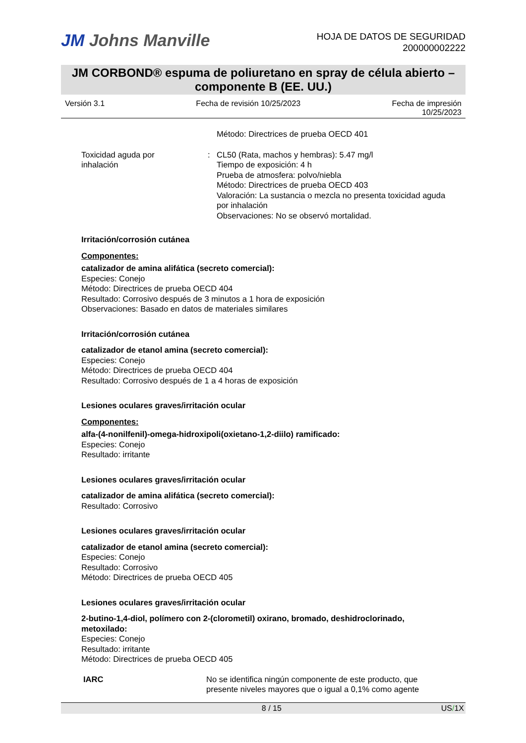JM Johns Manville
HOJA DE DATOS DE SEGURIDAD
200000002222
JM CORBOND® espuma de poliuretano en spray de célula abierto –
componente B (EE. UU.)
Versión 3.1 Fecha de revisión 10/25/2023 Fecha de impresión
10/25/2023
Método: Directrices de prueba OECD 401
Toxicidad aguda por
inhalación
: CL50 (Rata, machos y hembras): 5.47 mg/l
Tiempo de exposición: 4 h
Prueba de atmosfera: polvo/niebla
Método: Directrices de prueba OECD 403
Valoración: La sustancia o mezcla no presenta toxicidad aguda por inhalación
Observaciones: No se observó mortalidad.
Irritación/corrosión cutánea
Componentes:
catalizador de amina alifática (secreto comercial):
Especies: Conejo
Método: Directrices de prueba OECD 404
Resultado: Corrosivo después de 3 minutos a 1 hora de exposición
Observaciones: Basado en datos de materiales similares
Irritación/corrosión cutánea
catalizador de etanol amina (secreto comercial):
Especies: Conejo
Método: Directrices de prueba OECD 404
Resultado: Corrosivo después de 1 a 4 horas de exposición
Lesiones oculares graves/irritación ocular
Componentes:
alfa-(4-nonilfenil)-omega-hidroxipoli(oxietano-1,2-diilo) ramificado:
Especies: Conejo
Resultado: irritante
Lesiones oculares graves/irritación ocular
catalizador de amina alifática (secreto comercial):
Resultado: Corrosivo
Lesiones oculares graves/irritación ocular
catalizador de etanol amina (secreto comercial):
Especies: Conejo
Resultado: Corrosivo
Método: Directrices de prueba OECD 405
Lesiones oculares graves/irritación ocular
2-butino-1,4-diol, polímero con 2-(clorometil) oxirano, bromado, deshidroclorinado, metoxilado:
Especies: Conejo
Resultado: irritante
Método: Directrices de prueba OECD 405
IARC No se identifica ningún componente de este producto, que presente niveles mayores que o igual a 0,1% como agente
8 / 15 US/1X